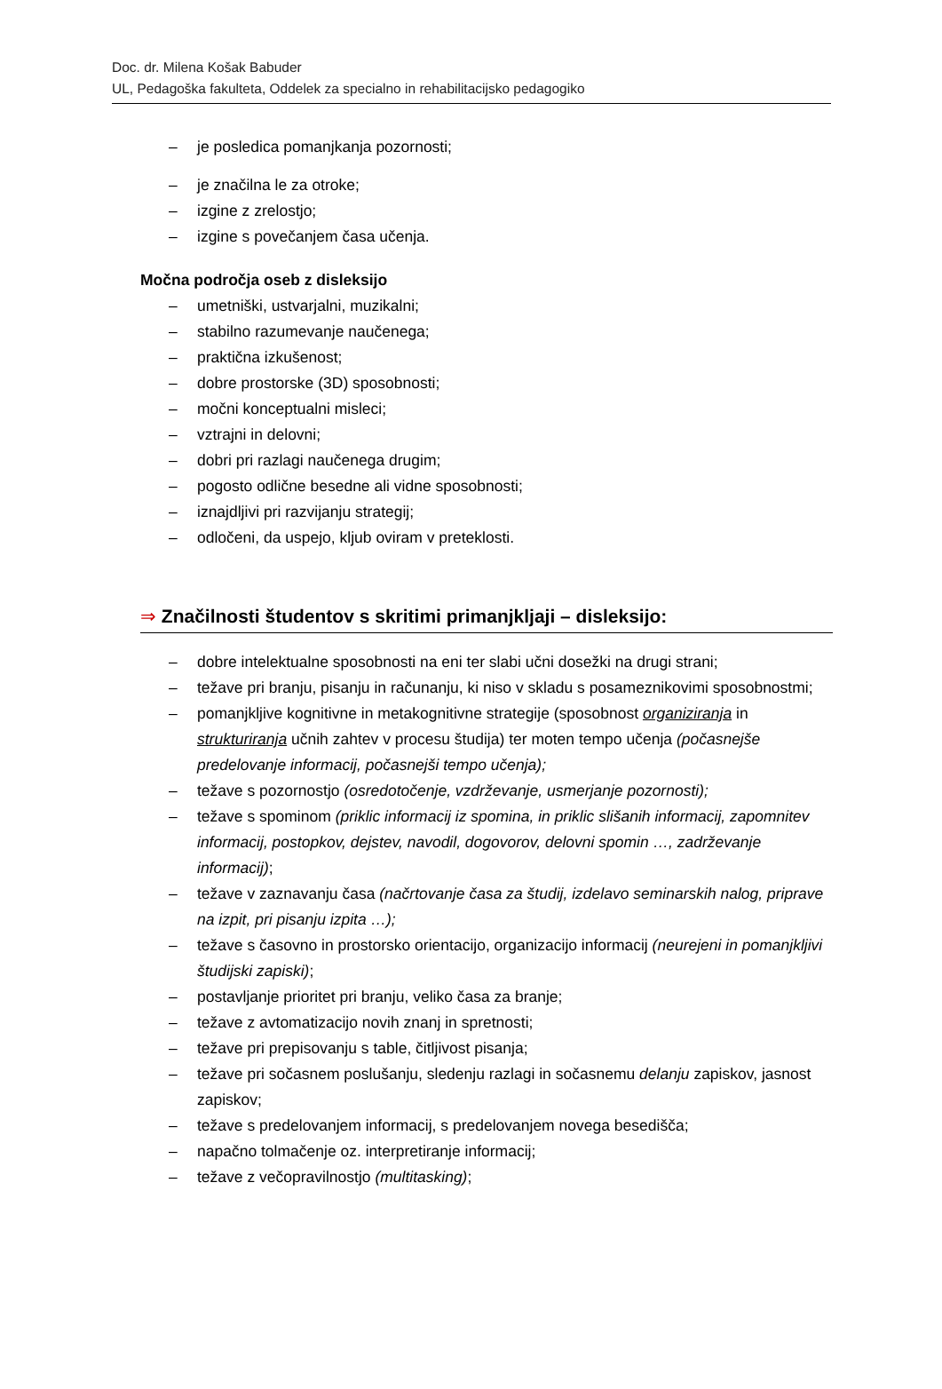Doc. dr. Milena Košak Babuder
UL, Pedagoška fakulteta, Oddelek za specialno in rehabilitacijsko pedagogiko
– je posledica pomanjkanja pozornosti;
– je značilna le za otroke;
– izgine z zrelostjo;
– izgine s povečanjem časa učenja.
Močna področja oseb z disleksijo
– umetniški, ustvarjalni, muzikalni;
– stabilno razumevanje naučenega;
– praktična izkušenost;
– dobre prostorske (3D) sposobnosti;
– močni konceptualni misleci;
– vztrajni in delovni;
– dobri pri razlagi naučenega drugim;
– pogosto odlične besedne ali vidne sposobnosti;
– iznajdljivi pri razvijanju strategij;
– odločeni, da uspejo, kljub oviram v preteklosti.
⇒ Značilnosti študentov s skritimi primanjkljaji – disleksijo:
– dobre intelektualne sposobnosti na eni ter slabi učni dosežki na drugi strani;
– težave pri branju, pisanju in računanju, ki niso v skladu s posameznikovimi sposobnostmi;
– pomanjkljive kognitivne in metakognitivne strategije (sposobnost organiziranja in strukturiranja učnih zahtev v procesu študija) ter moten tempo učenja (počasnejše predelovanje informacij, počasnejši tempo učenja);
– težave s pozornostjo (osredotočenje, vzdrževanje, usmerjanje pozornosti);
– težave s spominom (priklic informacij iz spomina, in priklic slišanih informacij, zapomnitev informacij, postopkov, dejstev, navodil, dogovorov, delovni spomin …, zadrževanje informacij);
– težave v zaznavanju časa (načrtovanje časa za študij, izdelavo seminarskih nalog, priprave na izpit, pri pisanju izpita …);
– težave s časovno in prostorsko orientacijo, organizacijo informacij (neurejeni in pomanjkljivi študijski zapiski);
– postavljanje prioritet pri branju, veliko časa za branje;
– težave z avtomatizacijo novih znanj in spretnosti;
– težave pri prepisovanju s table, čitljivost pisanja;
– težave pri sočasnem poslušanju, sledenju razlagi in sočasnemu delanju zapiskov, jasnost zapiskov;
– težave s predelovanjem informacij, s predelovanjem novega besedišča;
– napačno tolmačenje oz. interpretiranje informacij;
– težave z večopravilnostjo (multitasking);